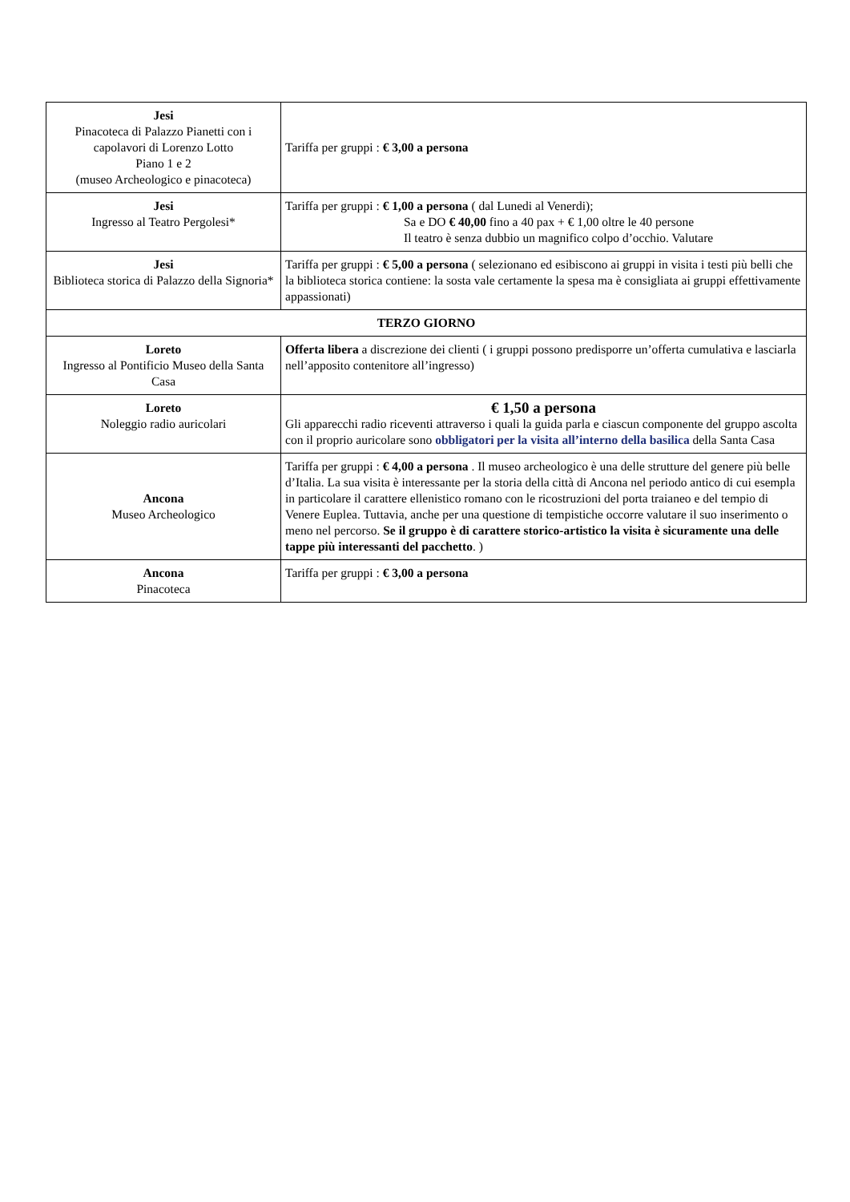| Jesi Pinacoteca di Palazzo Pianetti con i capolavori di Lorenzo Lotto Piano 1 e 2 (museo Archeologico e pinacoteca) | Tariffa per gruppi : € 3,00 a persona |
| Jesi Ingresso al Teatro Pergolesi* | Tariffa per gruppi : € 1,00 a persona ( dal Lunedi al Venerdi); Sa e DO € 40,00 fino a 40 pax + € 1,00 oltre le 40 persone Il teatro è senza dubbio un magnifico colpo d’occhio. Valutare |
| Jesi Biblioteca storica di Palazzo della Signoria* | Tariffa per gruppi : € 5,00 a persona ( selezionano ed esibiscono ai gruppi in visita i testi più belli che la biblioteca storica contiene: la sosta vale certamente la spesa ma è consigliata ai gruppi effettivamente appassionati) |
| TERZO GIORNO | |
| Loreto Ingresso al Pontificio Museo della Santa Casa | Offerta libera a discrezione dei clienti ( i gruppi possono predisporre un’offerta cumulativa e lasciarla nell’apposito contenitore all’ingresso) |
| Loreto Noleggio radio auricolari | € 1,50 a persona Gli apparecchi radio riceventi attraverso i quali la guida parla e ciascun componente del gruppo ascolta con il proprio auricolare sono obbligatori per la visita all’interno della basilica della Santa Casa |
| Ancona Museo Archeologico | Tariffa per gruppi : € 4,00 a persona . Il museo archeologico è una delle strutture del genere più belle d’Italia. La sua visita è interessante per la storia della città di Ancona nel periodo antico di cui esempla in particolare il carattere ellenistico romano con le ricostruzioni del porta traianeo e del tempio di Venere Euplea. Tuttavia, anche per una questione di tempistiche occorre valutare il suo inserimento o meno nel percorso. Se il gruppo è di carattere storico-artistico la visita è sicuramente una delle tappe più interessanti del pacchetto . ) |
| Ancona Pinacoteca | Tariffa per gruppi : € 3,00 a persona |